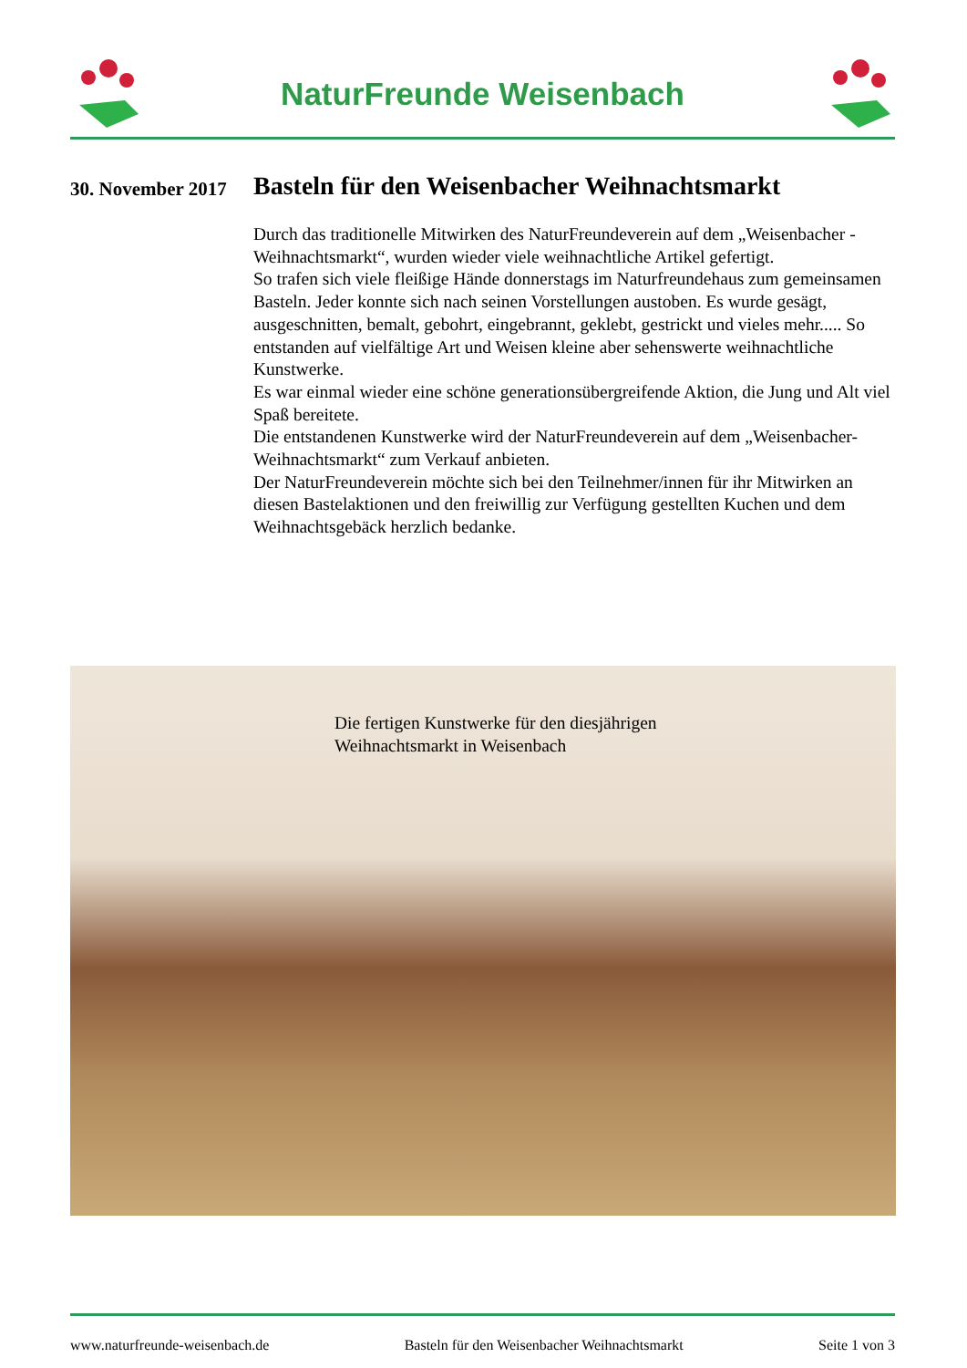NaturFreunde Weisenbach
30. November 2017
Basteln für den Weisenbacher Weihnachtsmarkt
Durch das traditionelle Mitwirken des NaturFreundeverein auf dem „Weisenbacher - Weihnachtsmarkt“, wurden wieder viele weihnachtliche Artikel gefertigt.
So trafen sich viele fleißige Hände donnerstags im Naturfreundehaus zum gemeinsamen Basteln. Jeder konnte sich nach seinen Vorstellungen austoben. Es wurde gesägt, ausgeschnitten, bemalt, gebohrt, eingebrannt, geklebt, gestrickt und vieles mehr..... So entstanden auf vielfältige Art und Weisen kleine aber sehenswerte weihnachtliche Kunstwerke.
Es war einmal wieder eine schöne generationsübergreifende Aktion, die Jung und Alt viel Spaß bereitete.
Die entstandenen Kunstwerke wird der NaturFreundeverein auf dem „Weisenbacher- Weihnachtsmarkt“ zum Verkauf anbieten.
Der NaturFreundeverein möchte sich bei den Teilnehmer/innen für ihr Mitwirken an diesen Bastelaktionen und den freiwillig zur Verfügung gestellten Kuchen und dem Weihnachtsgebäck herzlich bedanke.
Die fertigen Kunstwerke für den diesjährigen
Weihnachtsmarkt in Weisenbach
www.naturfreunde-weisenbach.de Basteln für den Weisenbacher Weihnachtsmarkt Seite 1 von 3